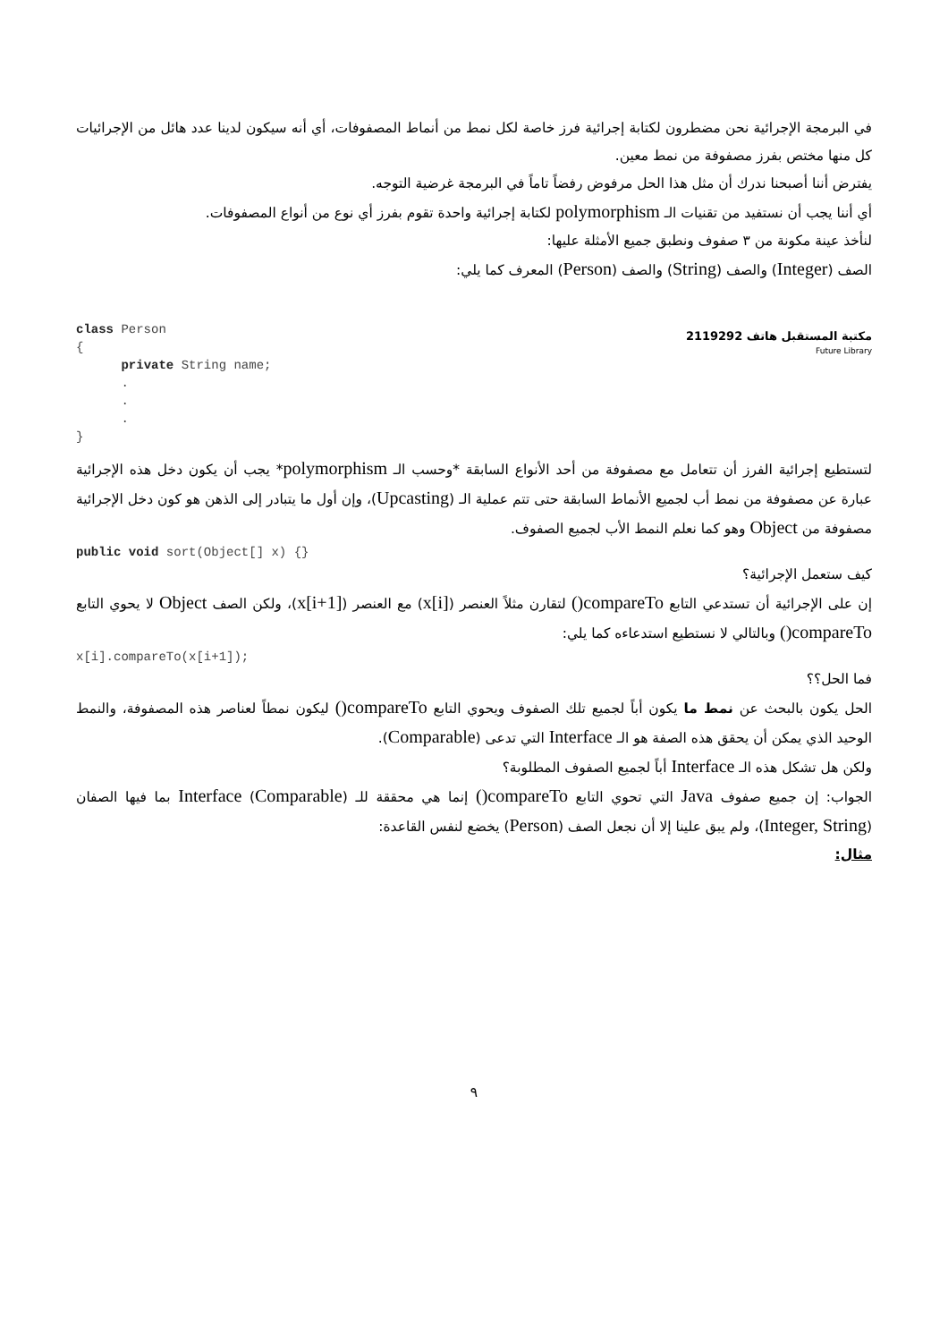في البرمجة الإجرائية نحن مضطرون لكتابة إجرائية فرز خاصة لكل نمط من أنماط المصفوفات، أي أنه سيكون لدينا عدد هائل من الإجرائيات كل منها مختص بفرز مصفوفة من نمط معين.
يفترض أننا أصبحنا ندرك أن مثل هذا الحل مرفوض رفضاً تاماً في البرمجة غرضية التوجه.
أي أننا يجب أن نستفيد من تقنيات الـ polymorphism لكتابة إجرائية واحدة تقوم بفرز أي نوع من أنواع المصفوفات.
لنأخذ عينة مكونة من ٣ صفوف ونطبق جميع الأمثلة عليها:
الصف (Integer) والصف (String) والصف (Person) المعرف كما يلي:
مكتبة المستقبل هاتف 2119292
Future Library
class Person { private String name; . . . }
لتستطيع إجرائية الفرز أن تتعامل مع مصفوفة من أحد الأنواع السابقة *وحسب الـ polymorphism* يجب أن يكون دخل هذه الإجرائية عبارة عن مصفوفة من نمط أب لجميع الأنماط السابقة حتى تتم عملية الـ (Upcasting)، وإن أول ما يتبادر إلى الذهن هو كون دخل الإجرائية مصفوفة من Object وهو كما نعلم النمط الأب لجميع الصفوف.
public void sort(Object[] x) {}
كيف ستعمل الإجرائية؟
إن على الإجرائية أن تستدعي التابع compareTo() لتقارن مثلاً العنصر (x[i]) مع العنصر (x[i+1])، ولكن الصف Object لا يحوي التابع compareTo() وبالتالي لا نستطيع استدعاءه كما يلي:
x[i].compareTo(x[i+1]);
فما الحل؟؟
الحل يكون بالبحث عن نمط ما يكون أباً لجميع تلك الصفوف ويحوي التابع compareTo() ليكون نمطاً لعناصر هذه المصفوفة، والنمط الوحيد الذي يمكن أن يحقق هذه الصفة هو الـ Interface التي تدعى (Comparable).
ولكن هل تشكل هذه الـ Interface أباً لجميع الصفوف المطلوبة؟
الجواب: إن جميع صفوف Java التي تحوي التابع compareTo() إنما هي محققة للـ Interface (Comparable) بما فيها الصفان (Integer, String)، ولم يبق علينا إلا أن نجعل الصف (Person) يخضع لنفس القاعدة:
مثال:
٩